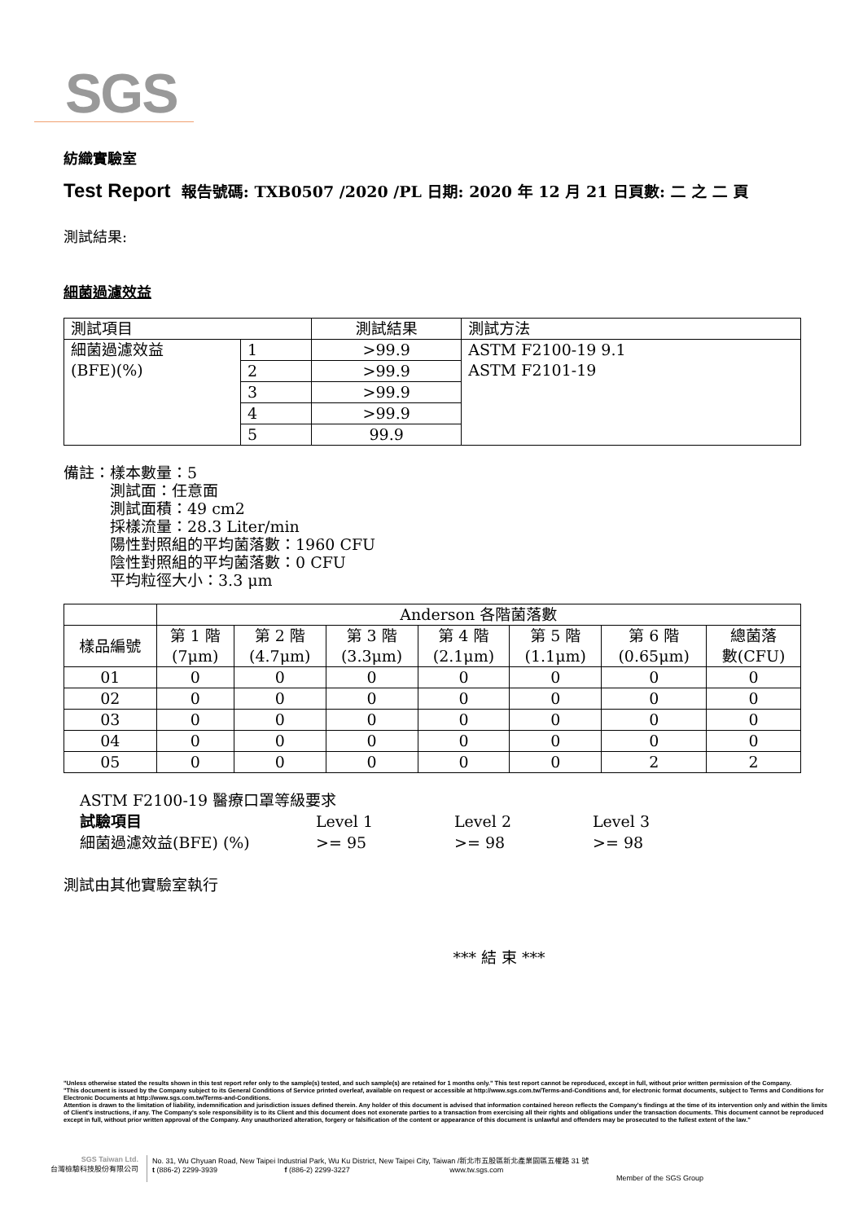SGS
紡織實驗室
Test Report 報告號碼: TXB0507 /2020 /PL 日期: 2020 年 12 月 21 日頁數: 二 之 二 頁
測試結果:
細菌過濾效益
| 測試項目 | | 測試結果 | 測試方法 |
| 細菌過濾效益 (BFE)(%) | 1 | >99.9 | ASTM F2100-19 9.1 ASTM F2101-19 |
| | 2 | >99.9 | |
| | 3 | >99.9 | |
| | 4 | >99.9 | |
| | 5 | 99.9 | |
備註：樣本數量：5
　　　測試面：任意面
　　　測試面積：49 cm2
　　　採樣流量：28.3 Liter/min
　　　陽性對照組的平均菌落數：1960 CFU
　　　陰性對照組的平均菌落數：0 CFU
　　　平均粒徑大小：3.3 μm
| | Anderson 各階菌落數 | | | | | | |
| 樣品編號 | 第 1 階 (7μm) | 第 2 階 (4.7μm) | 第 3 階 (3.3μm) | 第 4 階 (2.1μm) | 第 5 階 (1.1μm) | 第 6 階 (0.65μm) | 總菌落 數(CFU) |
| 01 | 0 | 0 | 0 | 0 | 0 | 0 | 0 |
| 02 | 0 | 0 | 0 | 0 | 0 | 0 | 0 |
| 03 | 0 | 0 | 0 | 0 | 0 | 0 | 0 |
| 04 | 0 | 0 | 0 | 0 | 0 | 0 | 0 |
| 05 | 0 | 0 | 0 | 0 | 0 | 2 | 2 |
ASTM F2100-19 醫療口罩等級要求
試驗項目 Level 1 Level 2 Level 3 細菌過濾效益(BFE) (%) >= 95 >= 98 >= 98
測試由其他實驗室執行
*** 結 束 ***
"Unless otherwise stated the results shown in this test report refer only to the sample(s) tested, and such sample(s) are retained for 1 months only." This test report cannot be reproduced, except in full, without prior written permission of the Company.
"This document is issued by the Company subject to its General Conditions of Service printed overleaf, available on request or accessible at http://www.sgs.com.tw/Terms-and-Conditions and, for electronic format documents, subject to Terms and Conditions for Electronic Documents at http://www.sgs.com.tw/Terms-and-Conditions.
Attention is drawn to the limitation of liability, indemnification and jurisdiction issues defined therein. Any holder of this document is advised that information contained hereon reflects the Company's findings at the time of its intervention only and within the limits of Client's instructions, if any. The Company's sole responsibility is to its Client and this document does not exonerate parties to a transaction from exercising all their rights and obligations under the transaction documents. This document cannot be reproduced except in full, without prior written approval of the Company. Any unauthorized alteration, forgery or falsification of the content or appearance of this document is unlawful and offenders may be prosecuted to the fullest extent of the law."
SGS Taiwan Ltd.
台灣檢驗科技股份有限公司
No. 31, Wu Chyuan Road, New Taipei Industrial Park, Wu Ku District, New Taipei City, Taiwan /新北市五股區新北產業園區五權路 31 號
t (886-2) 2299-3939 f (886-2) 2299-3227 www.tw.sgs.com
Member of the SGS Group